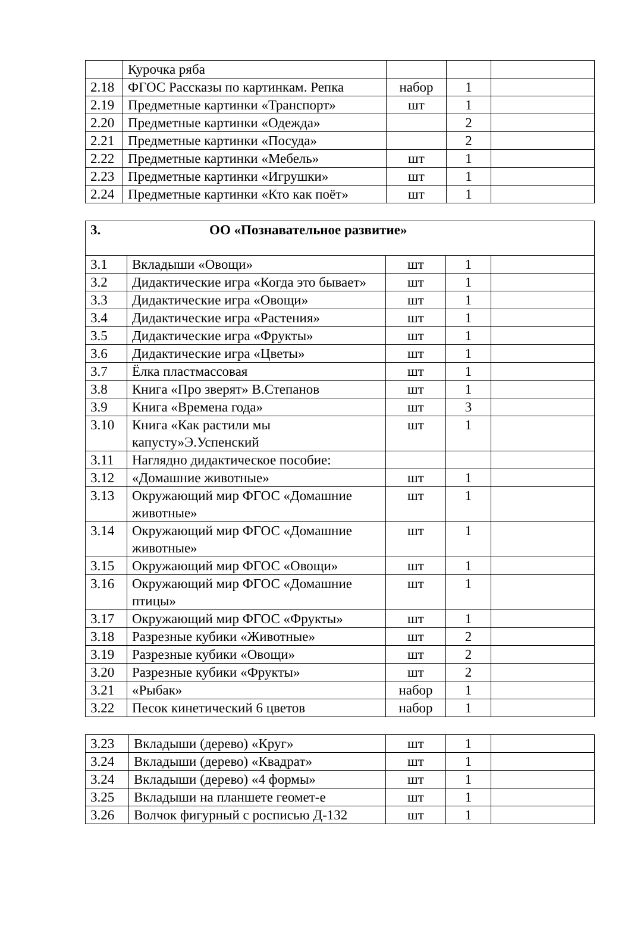| | Курочка ряба | | | |
| 2.18 | ФГОС Рассказы по картинкам. Репка | набор | 1 | |
| 2.19 | Предметные картинки «Транспорт» | шт | 1 | |
| 2.20 | Предметные картинки «Одежда» | | 2 | |
| 2.21 | Предметные картинки «Посуда» | | 2 | |
| 2.22 | Предметные картинки «Мебель» | шт | 1 | |
| 2.23 | Предметные картинки «Игрушки» | шт | 1 | |
| 2.24 | Предметные картинки «Кто как поёт» | шт | 1 | |
| 3. ОО «Познавательное развитие» | | | | |
| 3.1 | Вкладыши «Овощи» | шт | 1 | |
| 3.2 | Дидактические игра «Когда это бывает» | шт | 1 | |
| 3.3 | Дидактические игра «Овощи» | шт | 1 | |
| 3.4 | Дидактические игра «Растения» | шт | 1 | |
| 3.5 | Дидактические игра «Фрукты» | шт | 1 | |
| 3.6 | Дидактические игра «Цветы» | шт | 1 | |
| 3.7 | Ёлка пластмассовая | шт | 1 | |
| 3.8 | Книга «Про зверят» В.Степанов | шт | 1 | |
| 3.9 | Книга «Времена года» | шт | 3 | |
| 3.10 | Книга «Как растили мы капусту»Э.Успенский | шт | 1 | |
| 3.11 | Наглядно дидактическое пособие: | | | |
| 3.12 | «Домашние животные» | шт | 1 | |
| 3.13 | Окружающий мир ФГОС «Домашние животные» | шт | 1 | |
| 3.14 | Окружающий мир ФГОС «Домашние животные» | шт | 1 | |
| 3.15 | Окружающий мир ФГОС «Овощи» | шт | 1 | |
| 3.16 | Окружающий мир ФГОС «Домашние птицы» | шт | 1 | |
| 3.17 | Окружающий мир ФГОС «Фрукты» | шт | 1 | |
| 3.18 | Разрезные кубики «Животные» | шт | 2 | |
| 3.19 | Разрезные кубики «Овощи» | шт | 2 | |
| 3.20 | Разрезные кубики «Фрукты» | шт | 2 | |
| 3.21 | «Рыбак» | набор | 1 | |
| 3.22 | Песок кинетический 6 цветов | набор | 1 | |
| 3.23 | Вкладыши (дерево) «Круг» | шт | 1 | |
| 3.24 | Вкладыши (дерево) «Квадрат» | шт | 1 | |
| 3.24 | Вкладыши (дерево) «4 формы» | шт | 1 | |
| 3.25 | Вкладыши на планшете геомет-е | шт | 1 | |
| 3.26 | Волчок фигурный с росписью Д-132 | шт | 1 | |